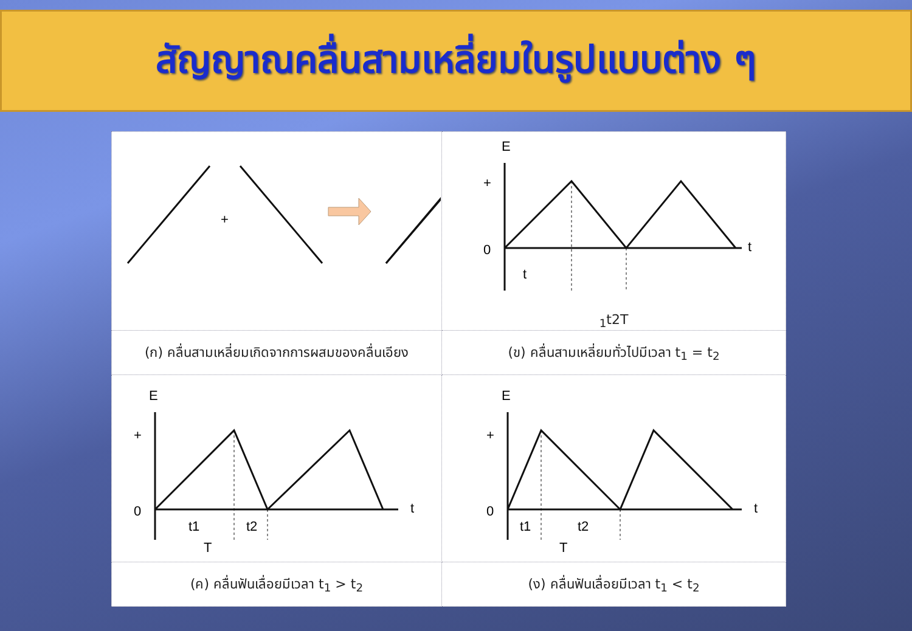สัญญาณคลื่นสามเหลี่ยมในรูปแบบต่าง ๆ
| + | E + 0 t t1 t2 T |
| (ก) คลื่นสามเหลี่ยมเกิดจากการผสมของคลื่นเอียง | (ข) คลื่นสามเหลี่ยมทั่วไปมีเวลา t<sub>1</sub> = t<sub>2</sub> |
| E + 0 t t1 t2 T | E + 0 t t1 t2 T |
| (ค) คลื่นฟันเลื่อยมีเวลา t<sub>1</sub> > t<sub>2</sub> | (ง) คลื่นฟันเลื่อยมีเวลา t<sub>1</sub> < t<sub>2</sub> |